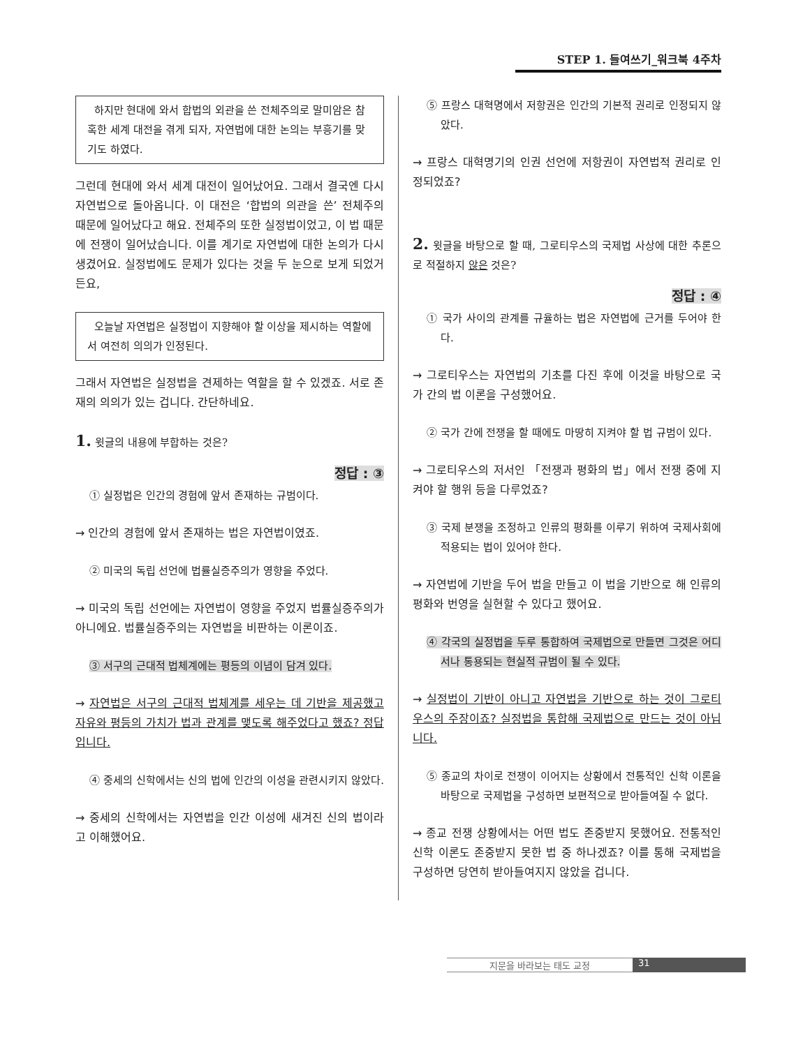STEP 1. 들여쓰기_워크북 4주차
하지만 현대에 와서 합법의 외관을 쓴 전체주의로 말미암은 참혹한 세계 대전을 겪게 되자, 자연법에 대한 논의는 부흥기를 맞기도 하였다.
그런데 현대에 와서 세계 대전이 일어났어요. 그래서 결국엔 다시 자연법으로 돌아옵니다. 이 대전은 ‘합법의 의관을 쓴’ 전체주의 때문에 일어났다고 해요. 전체주의 또한 실정법이었고, 이 법 때문에 전쟁이 일어났습니다. 이를 계기로 자연법에 대한 논의가 다시 생겼어요. 실정법에도 문제가 있다는 것을 두 눈으로 보게 되었거든요,
오늘날 자연법은 실정법이 지향해야 할 이상을 제시하는 역할에서 여전히 의의가 인정된다.
그래서 자연법은 실정법을 견제하는 역할을 할 수 있겠죠. 서로 존재의 의의가 있는 겁니다. 간단하네요.
1. 윗글의 내용에 부합하는 것은?
정답 : ③
① 실정법은 인간의 경험에 앞서 존재하는 규범이다.
→ 인간의 경험에 앞서 존재하는 법은 자연법이였죠.
② 미국의 독립 선언에 법률실증주의가 영향을 주었다.
→ 미국의 독립 선언에는 자연법이 영향을 주었지 법률실증주의가 아니에요. 법률실증주의는 자연법을 비판하는 이론이죠.
③ 서구의 근대적 법체계에는 평등의 이념이 담겨 있다.
→ 자연법은 서구의 근대적 법체계를 세우는 데 기반을 제공했고 자유와 평등의 가치가 법과 관계를 맺도록 해주었다고 했죠? 정답입니다.
④ 중세의 신학에서는 신의 법에 인간의 이성을 관련시키지 않았다.
→ 중세의 신학에서는 자연법을 인간 이성에 새겨진 신의 법이라고 이해했어요.
⑤ 프랑스 대혁명에서 저항권은 인간의 기본적 권리로 인정되지 않았다.
→ 프랑스 대혁명기의 인권 선언에 저항권이 자연법적 권리로 인정되었죠?
2. 윗글을 바탕으로 할 때, 그로티우스의 국제법 사상에 대한 추론으로 적절하지 않은 것은?
정답 : ④
① 국가 사이의 관계를 규율하는 법은 자연법에 근거를 두어야 한다.
→ 그로티우스는 자연법의 기초를 다진 후에 이것을 바탕으로 국가 간의 법 이론을 구성했어요.
② 국가 간에 전쟁을 할 때에도 마땅히 지켜야 할 법 규범이 있다.
→ 그로티우스의 저서인 「전쟁과 평화의 법」에서 전쟁 중에 지켜야 할 행위 등을 다루었죠?
③ 국제 분쟁을 조정하고 인류의 평화를 이루기 위하여 국제사회에 적용되는 법이 있어야 한다.
→ 자연법에 기반을 두어 법을 만들고 이 법을 기반으로 해 인류의 평화와 번영을 실현할 수 있다고 했어요.
④ 각국의 실정법을 두루 통합하여 국제법으로 만들면 그것은 어디서나 통용되는 현실적 규범이 될 수 있다.
→ 실정법이 기반이 아니고 자연법을 기반으로 하는 것이 그로티우스의 주장이죠? 실정법을 통합해 국제법으로 만드는 것이 아닙니다.
⑤ 종교의 차이로 전쟁이 이어지는 상황에서 전통적인 신학 이론을 바탕으로 국제법을 구성하면 보편적으로 받아들여질 수 없다.
→ 종교 전쟁 상황에서는 어떤 법도 존중받지 못했어요. 전통적인 신학 이론도 존중받지 못한 법 중 하나겠죠? 이를 통해 국제법을 구성하면 당연히 받아들여지지 않았을 겁니다.
지문을 바라보는 태도 교정 31